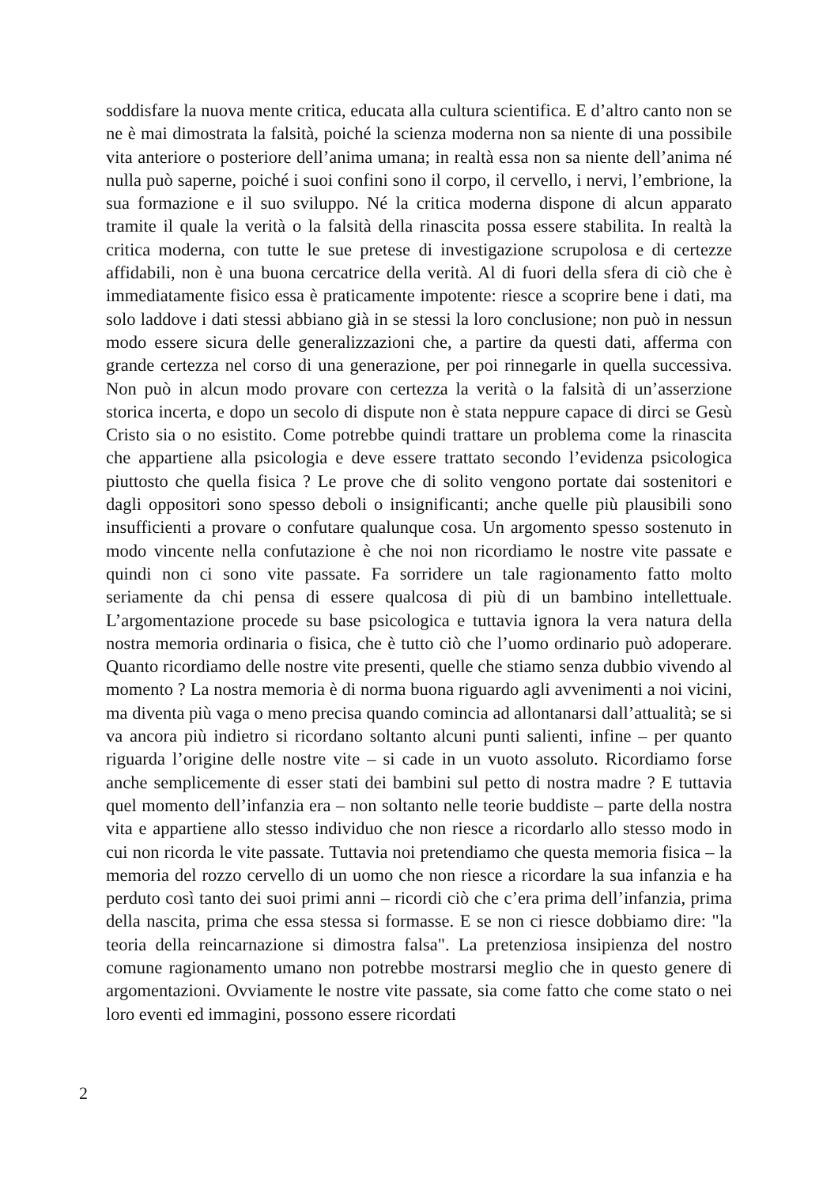soddisfare la nuova mente critica, educata alla cultura scientifica. E d’altro canto non se ne è mai dimostrata la falsità, poiché la scienza moderna non sa niente di una possibile vita anteriore o posteriore dell’anima umana; in realtà essa non sa niente dell’anima né nulla può saperne, poiché i suoi confini sono il corpo, il cervello, i nervi, l’embrione, la sua formazione e il suo sviluppo. Né la critica moderna dispone di alcun apparato tramite il quale la verità o la falsità della rinascita possa essere stabilita. In realtà la critica moderna, con tutte le sue pretese di investigazione scrupolosa e di certezze affidabili, non è una buona cercatrice della verità. Al di fuori della sfera di ciò che è immediatamente fisico essa è praticamente impotente: riesce a scoprire bene i dati, ma solo laddove i dati stessi abbiano già in se stessi la loro conclusione; non può in nessun modo essere sicura delle generalizzazioni che, a partire da questi dati, afferma con grande certezza nel corso di una generazione, per poi rinnegarle in quella successiva. Non può in alcun modo provare con certezza la verità o la falsità di un’asserzione storica incerta, e dopo un secolo di dispute non è stata neppure capace di dirci se Gesù Cristo sia o no esistito. Come potrebbe quindi trattare un problema come la rinascita che appartiene alla psicologia e deve essere trattato secondo l’evidenza psicologica piuttosto che quella fisica ? Le prove che di solito vengono portate dai sostenitori e dagli oppositori sono spesso deboli o insignificanti; anche quelle più plausibili sono insufficienti a provare o confutare qualunque cosa. Un argomento spesso sostenuto in modo vincente nella confutazione è che noi non ricordiamo le nostre vite passate e quindi non ci sono vite passate. Fa sorridere un tale ragionamento fatto molto seriamente da chi pensa di essere qualcosa di più di un bambino intellettuale. L’argomentazione procede su base psicologica e tuttavia ignora la vera natura della nostra memoria ordinaria o fisica, che è tutto ciò che l’uomo ordinario può adoperare. Quanto ricordiamo delle nostre vite presenti, quelle che stiamo senza dubbio vivendo al momento ? La nostra memoria è di norma buona riguardo agli avvenimenti a noi vicini, ma diventa più vaga o meno precisa quando comincia ad allontanarsi dall’attualità; se si va ancora più indietro si ricordano soltanto alcuni punti salienti, infine – per quanto riguarda l’origine delle nostre vite – si cade in un vuoto assoluto. Ricordiamo forse anche semplicemente di esser stati dei bambini sul petto di nostra madre ? E tuttavia quel momento dell’infanzia era – non soltanto nelle teorie buddiste – parte della nostra vita e appartiene allo stesso individuo che non riesce a ricordarlo allo stesso modo in cui non ricorda le vite passate. Tuttavia noi pretendiamo che questa memoria fisica – la memoria del rozzo cervello di un uomo che non riesce a ricordare la sua infanzia e ha perduto così tanto dei suoi primi anni – ricordi ciò che c’era prima dell’infanzia, prima della nascita, prima che essa stessa si formasse. E se non ci riesce dobbiamo dire: "la teoria della reincarnazione si dimostra falsa". La pretenziosa insipienza del nostro comune ragionamento umano non potrebbe mostrarsi meglio che in questo genere di argomentazioni. Ovviamente le nostre vite passate, sia come fatto che come stato o nei loro eventi ed immagini, possono essere ricordati
2